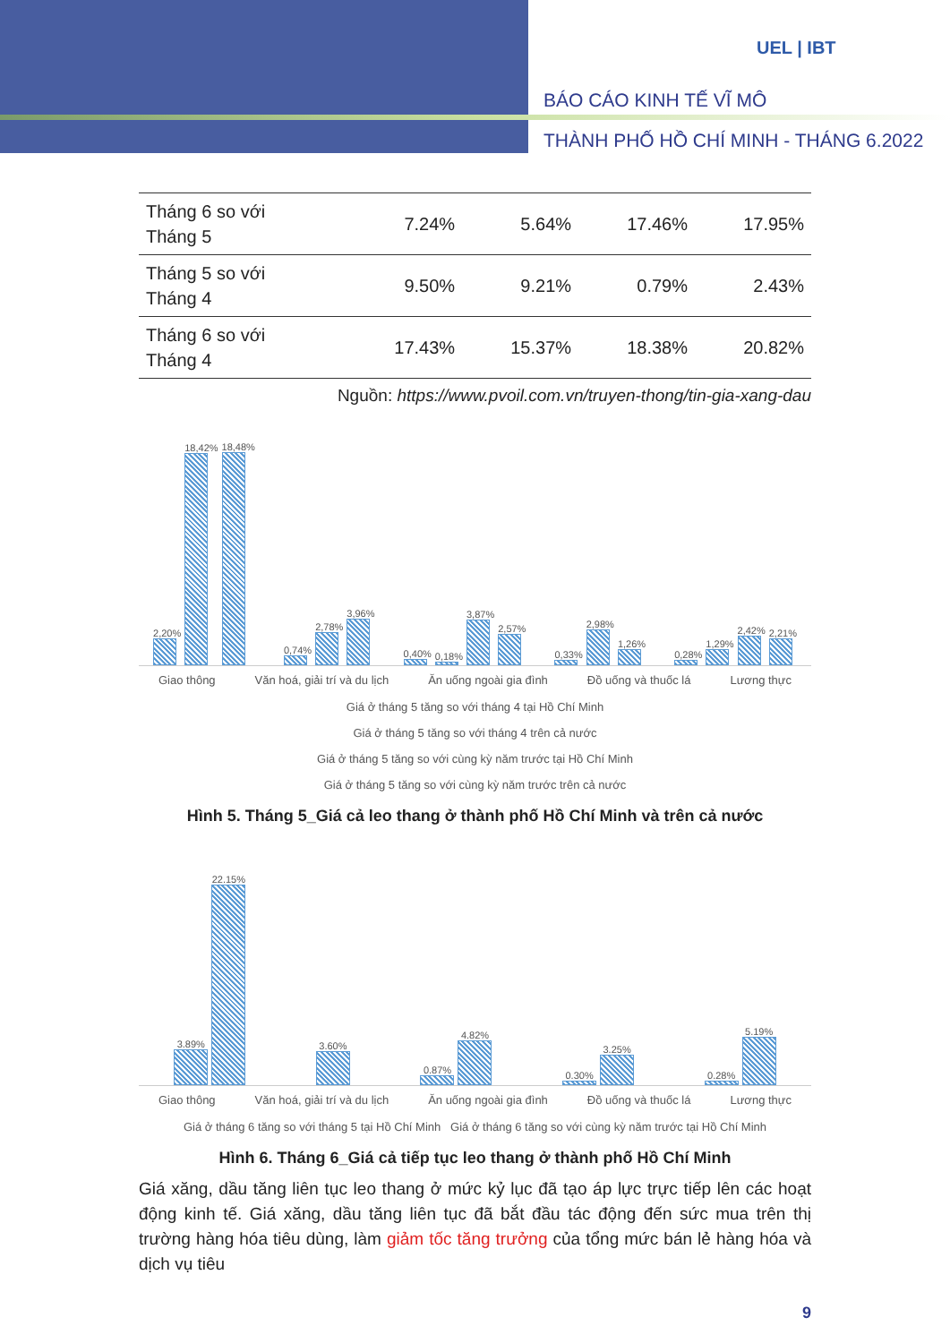UEL | IBT
BÁO CÁO KINH TẾ VĨ MÔ
THÀNH PHỐ HỒ CHÍ MINH - THÁNG 6.2022
| Tháng 6 so với Tháng 5 | 7.24% | 5.64% | 17.46% | 17.95% |
| Tháng 5 so với Tháng 4 | 9.50% | 9.21% | 0.79% | 2.43% |
| Tháng 6 so với Tháng 4 | 17.43% | 15.37% | 18.38% | 20.82% |
Nguồn: https://www.pvoil.com.vn/truyen-thong/tin-gia-xang-dau
2,20%
18,42%
18,48%
0,74%
2,78%
3,96%
0,40%
0,18%
3,87%
2,57%
0,33%
2,98%
1,26%
0,28%
1,29%
2,42%
2,21%
Giao thông Văn hoá, giải trí và du lịch Ăn uống ngoài gia đình Đồ uống và thuốc lá Lương thực
Giá ở tháng 5 tăng so với tháng 4 tại Hồ Chí Minh
Giá ở tháng 5 tăng so với tháng 4 trên cả nước
Giá ở tháng 5 tăng so với cùng kỳ năm trước tại Hồ Chí Minh
Giá ở tháng 5 tăng so với cùng kỳ năm trước trên cả nước
Hình 5. Tháng 5_Giá cả leo thang ở thành phố Hồ Chí Minh và trên cả nước
3.89%
22.15%
3.60%
0.87%
4.82%
0.30%
3.25%
0.28%
5.19%
Giao thông Văn hoá, giải trí và du lịch Ăn uống ngoài gia đình Đồ uống và thuốc lá Lương thực
Giá ở tháng 6 tăng so với tháng 5 tại Hồ Chí Minh Giá ở tháng 6 tăng so với cùng kỳ năm trước tại Hồ Chí Minh
Hình 6. Tháng 6_Giá cả tiếp tục leo thang ở thành phố Hồ Chí Minh
Giá xăng, dầu tăng liên tục leo thang ở mức kỷ lục đã tạo áp lực trực tiếp lên các hoạt động kinh tế. Giá xăng, dầu tăng liên tục đã bắt đầu tác động đến sức mua trên thị trường hàng hóa tiêu dùng, làm giảm tốc tăng trưởng của tổng mức bán lẻ hàng hóa và dịch vụ tiêu
9